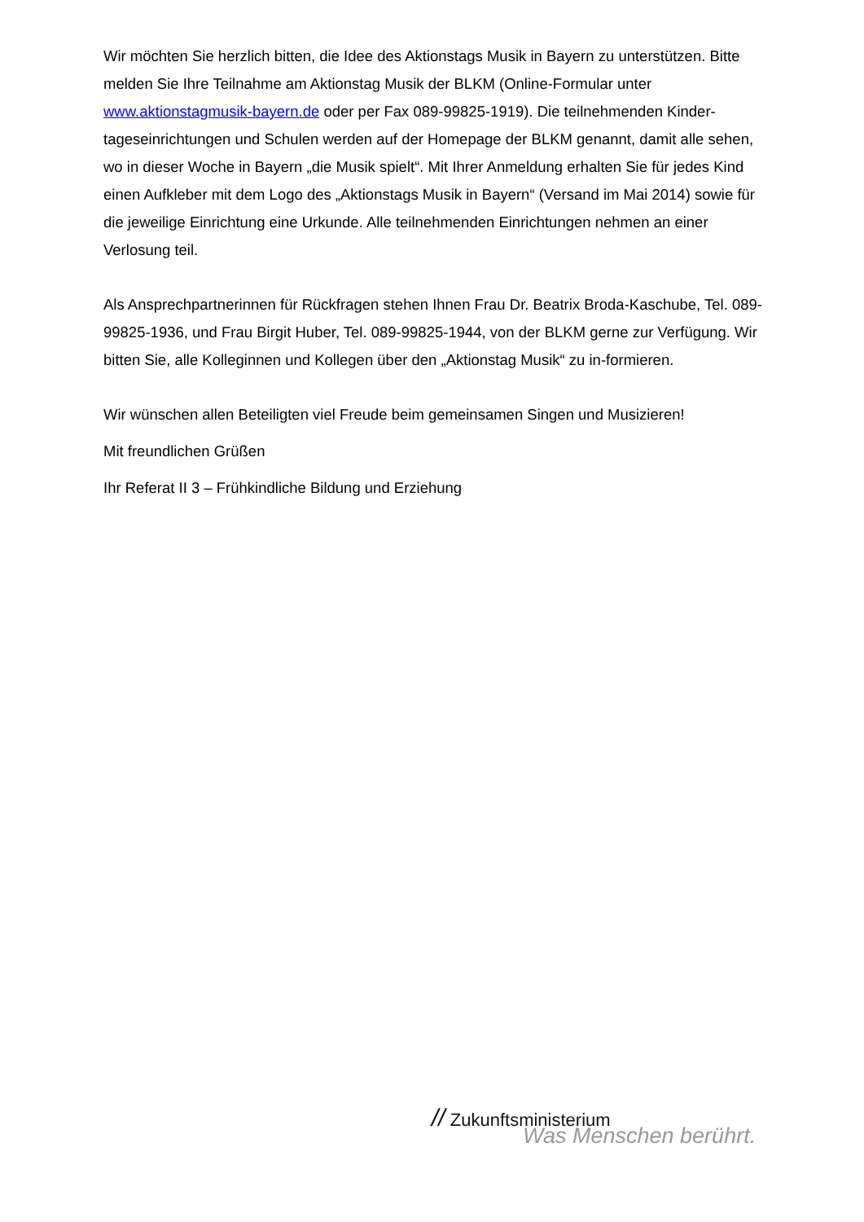Wir möchten Sie herzlich bitten, die Idee des Aktionstags Musik in Bayern zu unterstützen. Bitte melden Sie Ihre Teilnahme am Aktionstag Musik der BLKM (Online-Formular unter www.aktionstagmusik-bayern.de oder per Fax 089-99825-1919). Die teilnehmenden Kinder-tageseinrichtungen und Schulen werden auf der Homepage der BLKM genannt, damit alle sehen, wo in dieser Woche in Bayern „die Musik spielt“. Mit Ihrer Anmeldung erhalten Sie für jedes Kind einen Aufkleber mit dem Logo des „Aktionstags Musik in Bayern“ (Versand im Mai 2014) sowie für die jeweilige Einrichtung eine Urkunde. Alle teilnehmenden Einrichtungen nehmen an einer Verlosung teil.
Als Ansprechpartnerinnen für Rückfragen stehen Ihnen Frau Dr. Beatrix Broda-Kaschube, Tel. 089-99825-1936, und Frau Birgit Huber, Tel. 089-99825-1944, von der BLKM gerne zur Verfügung. Wir bitten Sie, alle Kolleginnen und Kollegen über den „Aktionstag Musik“ zu in-formieren.
Wir wünschen allen Beteiligten viel Freude beim gemeinsamen Singen und Musizieren!
Mit freundlichen Grüßen
Ihr Referat II 3 – Frühkindliche Bildung und Erziehung
// Zukunftsministerium
Was Menschen berührt.